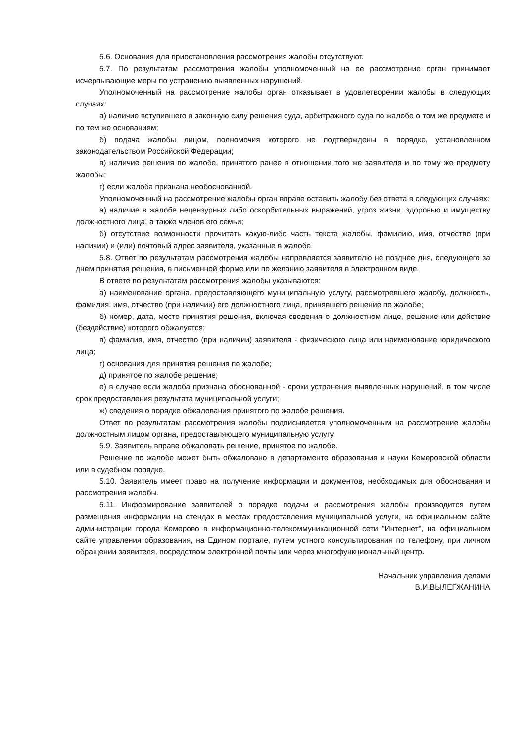5.6. Основания для приостановления рассмотрения жалобы отсутствуют.
5.7. По результатам рассмотрения жалобы уполномоченный на ее рассмотрение орган принимает исчерпывающие меры по устранению выявленных нарушений.
Уполномоченный на рассмотрение жалобы орган отказывает в удовлетворении жалобы в следующих случаях:
а) наличие вступившего в законную силу решения суда, арбитражного суда по жалобе о том же предмете и по тем же основаниям;
б) подача жалобы лицом, полномочия которого не подтверждены в порядке, установленном законодательством Российской Федерации;
в) наличие решения по жалобе, принятого ранее в отношении того же заявителя и по тому же предмету жалобы;
г) если жалоба признана необоснованной.
Уполномоченный на рассмотрение жалобы орган вправе оставить жалобу без ответа в следующих случаях:
а) наличие в жалобе нецензурных либо оскорбительных выражений, угроз жизни, здоровью и имуществу должностного лица, а также членов его семьи;
б) отсутствие возможности прочитать какую-либо часть текста жалобы, фамилию, имя, отчество (при наличии) и (или) почтовый адрес заявителя, указанные в жалобе.
5.8. Ответ по результатам рассмотрения жалобы направляется заявителю не позднее дня, следующего за днем принятия решения, в письменной форме или по желанию заявителя в электронном виде.
В ответе по результатам рассмотрения жалобы указываются:
а) наименование органа, предоставляющего муниципальную услугу, рассмотревшего жалобу, должность, фамилия, имя, отчество (при наличии) его должностного лица, принявшего решение по жалобе;
б) номер, дата, место принятия решения, включая сведения о должностном лице, решение или действие (бездействие) которого обжалуется;
в) фамилия, имя, отчество (при наличии) заявителя - физического лица или наименование юридического лица;
г) основания для принятия решения по жалобе;
д) принятое по жалобе решение;
е) в случае если жалоба признана обоснованной - сроки устранения выявленных нарушений, в том числе срок предоставления результата муниципальной услуги;
ж) сведения о порядке обжалования принятого по жалобе решения.
Ответ по результатам рассмотрения жалобы подписывается уполномоченным на рассмотрение жалобы должностным лицом органа, предоставляющего муниципальную услугу.
5.9. Заявитель вправе обжаловать решение, принятое по жалобе.
Решение по жалобе может быть обжаловано в департаменте образования и науки Кемеровской области или в судебном порядке.
5.10. Заявитель имеет право на получение информации и документов, необходимых для обоснования и рассмотрения жалобы.
5.11. Информирование заявителей о порядке подачи и рассмотрения жалобы производится путем размещения информации на стендах в местах предоставления муниципальной услуги, на официальном сайте администрации города Кемерово в информационно-телекоммуникационной сети "Интернет", на официальном сайте управления образования, на Едином портале, путем устного консультирования по телефону, при личном обращении заявителя, посредством электронной почты или через многофункциональный центр.
Начальник управления делами
В.И.ВЫЛЕГЖАНИНА